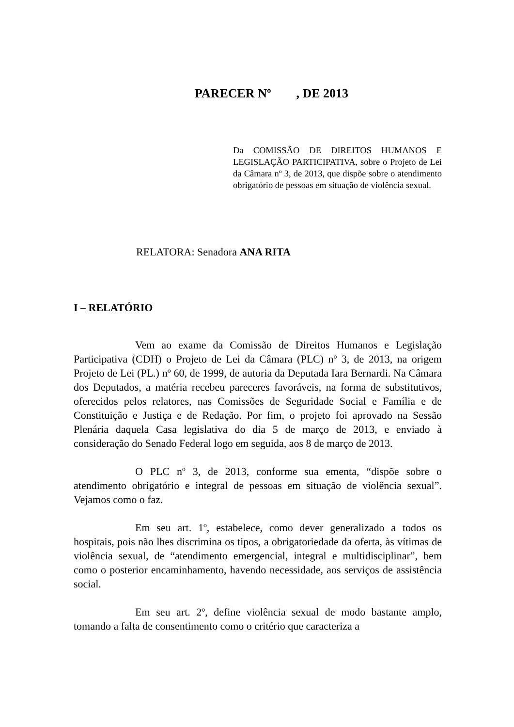PARECER Nº , DE 2013
Da COMISSÃO DE DIREITOS HUMANOS E LEGISLAÇÃO PARTICIPATIVA, sobre o Projeto de Lei da Câmara nº 3, de 2013, que dispõe sobre o atendimento obrigatório de pessoas em situação de violência sexual.
RELATORA: Senadora ANA RITA
I – RELATÓRIO
Vem ao exame da Comissão de Direitos Humanos e Legislação Participativa (CDH) o Projeto de Lei da Câmara (PLC) nº 3, de 2013, na origem Projeto de Lei (PL.) nº 60, de 1999, de autoria da Deputada Iara Bernardi. Na Câmara dos Deputados, a matéria recebeu pareceres favoráveis, na forma de substitutivos, oferecidos pelos relatores, nas Comissões de Seguridade Social e Família e de Constituição e Justiça e de Redação. Por fim, o projeto foi aprovado na Sessão Plenária daquela Casa legislativa do dia 5 de março de 2013, e enviado à consideração do Senado Federal logo em seguida, aos 8 de março de 2013.
O PLC nº 3, de 2013, conforme sua ementa, “dispõe sobre o atendimento obrigatório e integral de pessoas em situação de violência sexual”. Vejamos como o faz.
Em seu art. 1º, estabelece, como dever generalizado a todos os hospitais, pois não lhes discrimina os tipos, a obrigatoriedade da oferta, às vítimas de violência sexual, de “atendimento emergencial, integral e multidisciplinar”, bem como o posterior encaminhamento, havendo necessidade, aos serviços de assistência social.
Em seu art. 2º, define violência sexual de modo bastante amplo, tomando a falta de consentimento como o critério que caracteriza a